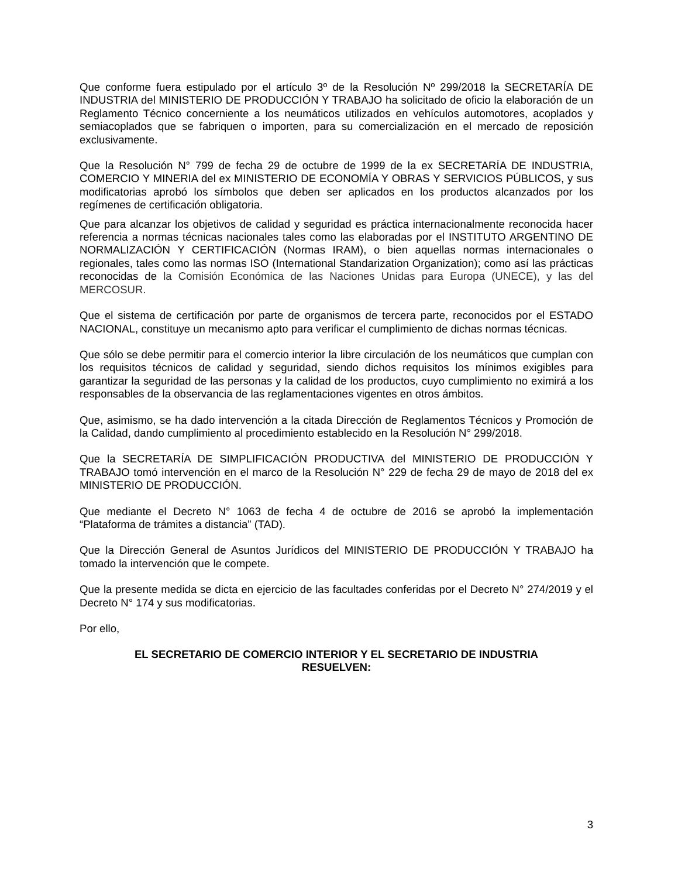Que conforme fuera estipulado por el artículo 3º de la Resolución Nº 299/2018 la SECRETARÍA DE INDUSTRIA del MINISTERIO DE PRODUCCIÓN Y TRABAJO ha solicitado de oficio la elaboración de un Reglamento Técnico concerniente a los neumáticos utilizados en vehículos automotores, acoplados y semiacoplados que se fabriquen o importen, para su comercialización en el mercado de reposición exclusivamente.
Que la Resolución N° 799 de fecha 29 de octubre de 1999 de la ex SECRETARÍA DE INDUSTRIA, COMERCIO Y MINERIA del ex MINISTERIO DE ECONOMÍA Y OBRAS Y SERVICIOS PÚBLICOS, y sus modificatorias aprobó los símbolos que deben ser aplicados en los productos alcanzados por los regímenes de certificación obligatoria.
Que para alcanzar los objetivos de calidad y seguridad es práctica internacionalmente reconocida hacer referencia a normas técnicas nacionales tales como las elaboradas por el INSTITUTO ARGENTINO DE NORMALIZACIÓN Y CERTIFICACIÓN (Normas IRAM), o bien aquellas normas internacionales o regionales, tales como las normas ISO (International Standarization Organization); como así las prácticas reconocidas de la Comisión Económica de las Naciones Unidas para Europa (UNECE), y las del MERCOSUR.
Que el sistema de certificación por parte de organismos de tercera parte, reconocidos por el ESTADO NACIONAL, constituye un mecanismo apto para verificar el cumplimiento de dichas normas técnicas.
Que sólo se debe permitir para el comercio interior la libre circulación de los neumáticos que cumplan con los requisitos técnicos de calidad y seguridad, siendo dichos requisitos los mínimos exigibles para garantizar la seguridad de las personas y la calidad de los productos, cuyo cumplimiento no eximirá a los responsables de la observancia de las reglamentaciones vigentes en otros ámbitos.
Que, asimismo, se ha dado intervención a la citada Dirección de Reglamentos Técnicos y Promoción de la Calidad, dando cumplimiento al procedimiento establecido en la Resolución N° 299/2018.
Que la SECRETARÍA DE SIMPLIFICACIÓN PRODUCTIVA del MINISTERIO DE PRODUCCIÓN Y TRABAJO tomó intervención en el marco de la Resolución N° 229 de fecha 29 de mayo de 2018 del ex MINISTERIO DE PRODUCCIÓN.
Que mediante el Decreto N° 1063 de fecha 4 de octubre de 2016 se aprobó la implementación “Plataforma de trámites a distancia” (TAD).
Que la Dirección General de Asuntos Jurídicos del MINISTERIO DE PRODUCCIÓN Y TRABAJO ha tomado la intervención que le compete.
Que la presente medida se dicta en ejercicio de las facultades conferidas por el Decreto N° 274/2019 y el Decreto N° 174 y sus modificatorias.
Por ello,
EL SECRETARIO DE COMERCIO INTERIOR Y EL SECRETARIO DE INDUSTRIA
RESUELVEN:
3